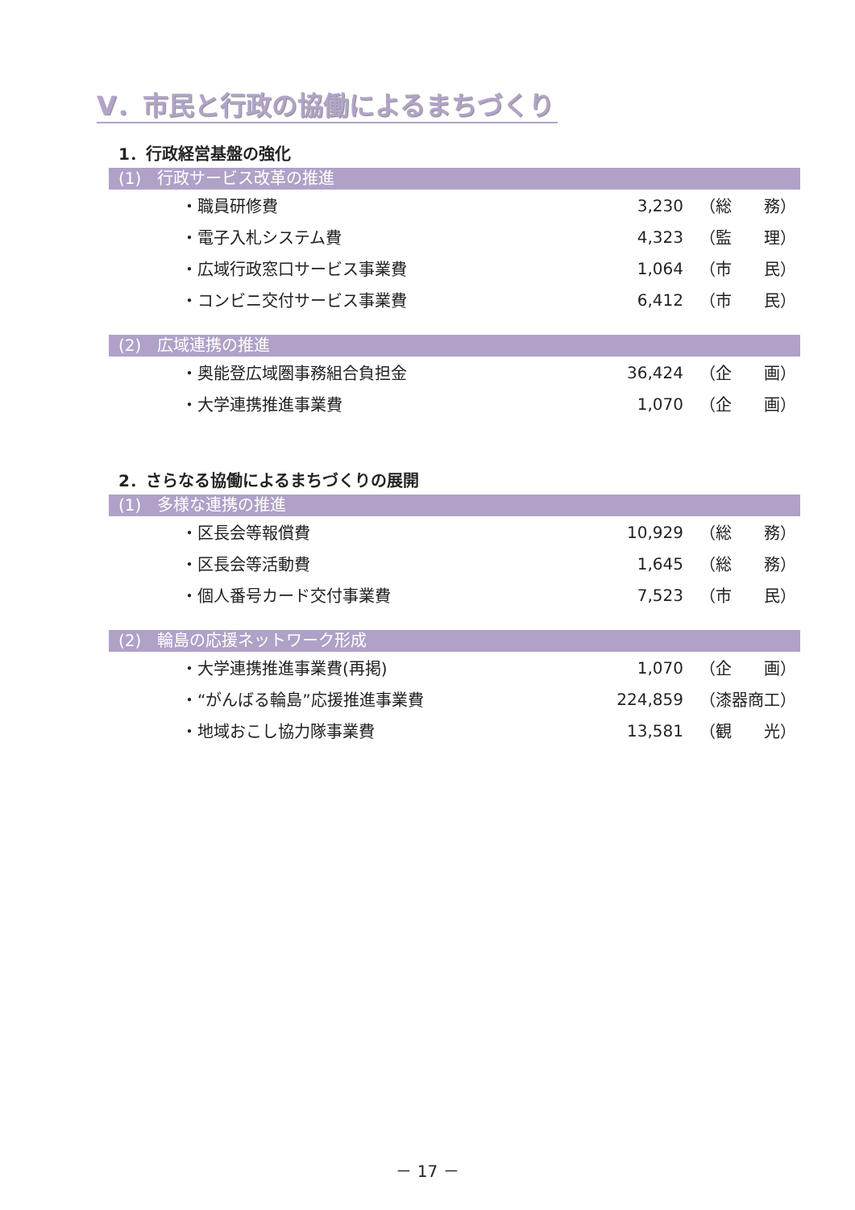Ⅴ．市民と行政の協働によるまちづくり
1．行政経営基盤の強化
(1)　行政サービス改革の推進
| ・職員研修費 | 3,230 | （総 務） |
| ・電子入札システム費 | 4,323 | （監 理） |
| ・広域行政窓口サービス事業費 | 1,064 | （市 民） |
| ・コンビニ交付サービス事業費 | 6,412 | （市 民） |
(2)　広域連携の推進
| ・奥能登広域圏事務組合負担金 | 36,424 | （企 画） |
| ・大学連携推進事業費 | 1,070 | （企 画） |
2．さらなる協働によるまちづくりの展開
(1)　多様な連携の推進
| ・区長会等報償費 | 10,929 | （総 務） |
| ・区長会等活動費 | 1,645 | （総 務） |
| ・個人番号カード交付事業費 | 7,523 | （市 民） |
(2)　輪島の応援ネットワーク形成
| ・大学連携推進事業費(再掲) | 1,070 | （企 画） |
| ・“がんばる輪島”応援推進事業費 | 224,859 | （漆器商工） |
| ・地域おこし協力隊事業費 | 13,581 | （観 光） |
－ 17 －